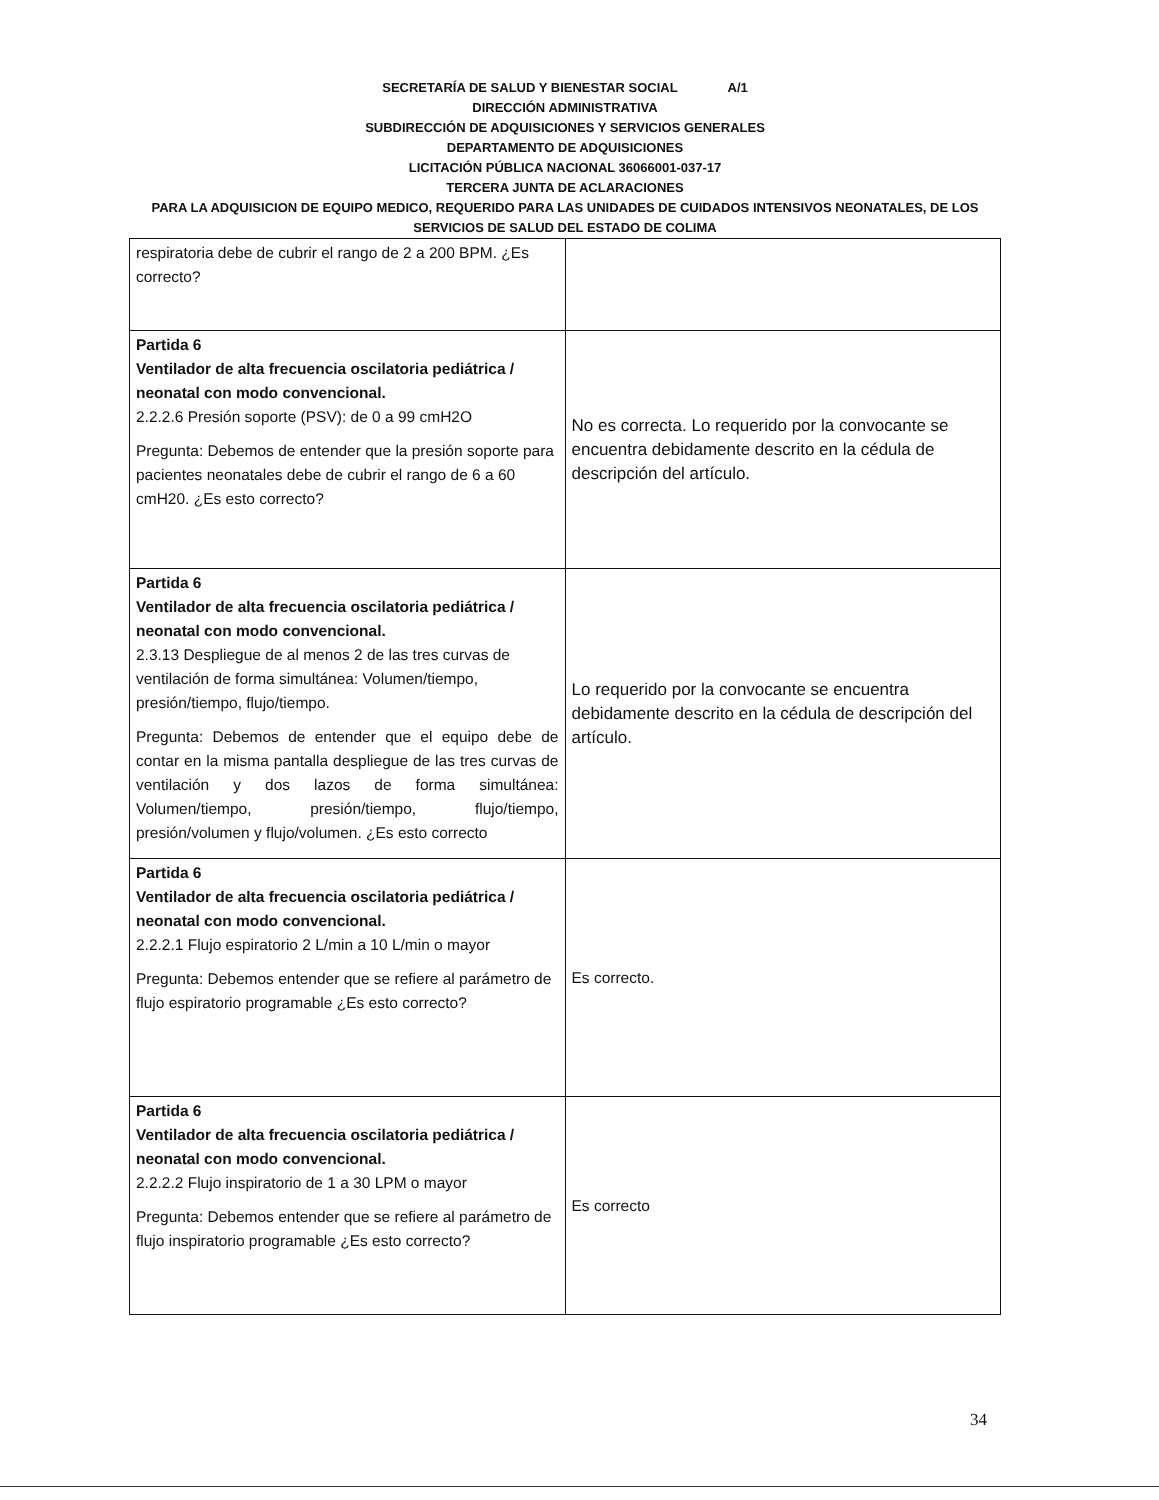SECRETARÍA DE SALUD Y BIENESTAR SOCIAL A/1
DIRECCIÓN ADMINISTRATIVA
SUBDIRECCIÓN DE ADQUISICIONES Y SERVICIOS GENERALES
DEPARTAMENTO DE ADQUISICIONES
LICITACIÓN PÚBLICA NACIONAL 36066001-037-17
TERCERA JUNTA DE ACLARACIONES
PARA LA ADQUISICION DE EQUIPO MEDICO, REQUERIDO PARA LAS UNIDADES DE CUIDADOS INTENSIVOS NEONATALES, DE LOS SERVICIOS DE SALUD DEL ESTADO DE COLIMA
| respiratoria debe de cubrir el rango de 2 a 200 BPM. ¿Es correcto? | |
| Partida 6 Ventilador de alta frecuencia oscilatoria pediátrica / neonatal con modo convencional. 2.2.2.6 Presión soporte (PSV): de 0 a 99 cmH2O Pregunta: Debemos de entender que la presión soporte para pacientes neonatales debe de cubrir el rango de 6 a 60 cmH20. ¿Es esto correcto? | No es correcta. Lo requerido por la convocante se encuentra debidamente descrito en la cédula de descripción del artículo. |
| Partida 6 Ventilador de alta frecuencia oscilatoria pediátrica / neonatal con modo convencional. 2.3.13 Despliegue de al menos 2 de las tres curvas de ventilación de forma simultánea: Volumen/tiempo, presión/tiempo, flujo/tiempo. Pregunta: Debemos de entender que el equipo debe de contar en la misma pantalla despliegue de las tres curvas de ventilación y dos lazos de forma simultánea: Volumen/tiempo, presión/tiempo, flujo/tiempo, presión/volumen y flujo/volumen. ¿Es esto correcto | Lo requerido por la convocante se encuentra debidamente descrito en la cédula de descripción del artículo. |
| Partida 6 Ventilador de alta frecuencia oscilatoria pediátrica / neonatal con modo convencional. 2.2.2.1 Flujo espiratorio 2 L/min a 10 L/min o mayor Pregunta: Debemos entender que se refiere al parámetro de flujo espiratorio programable ¿Es esto correcto? | Es correcto. |
| Partida 6 Ventilador de alta frecuencia oscilatoria pediátrica / neonatal con modo convencional. 2.2.2.2 Flujo inspiratorio de 1 a 30 LPM o mayor Pregunta: Debemos entender que se refiere al parámetro de flujo inspiratorio programable ¿Es esto correcto? | Es correcto |
34